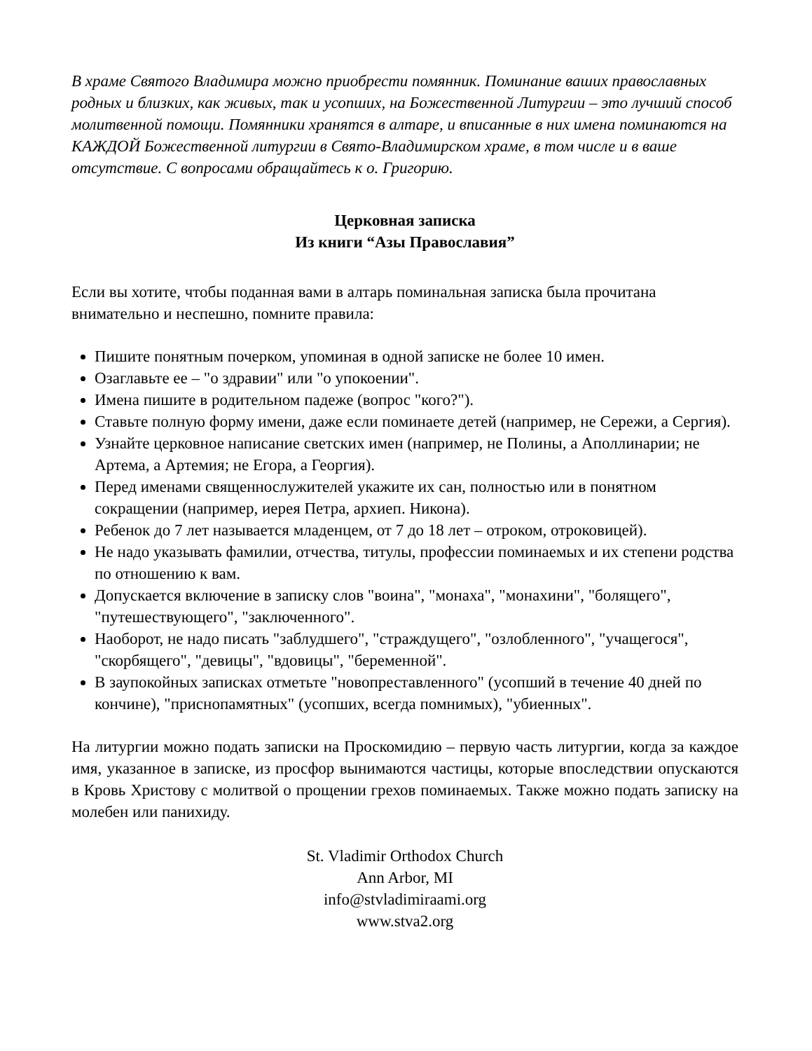В храме Святого Владимира можно приобрести помянник. Поминание ваших православных родных и близких, как живых, так и усопших, на Божественной Литургии – это лучший способ молитвенной помощи. Помянники хранятся в алтаре, и вписанные в них имена поминаются на КАЖДОЙ Божественной литургии в Свято-Владимирском храме, в том числе и в ваше отсутствие. С вопросами обращайтесь к о. Григорию.
Церковная записка
Из книги “Азы Православия”
Если вы хотите, чтобы поданная вами в алтарь поминальная записка была прочитана внимательно и неспешно, помните правила:
Пишите понятным почерком, упоминая в одной записке не более 10 имен.
Озаглавьте ее – "о здравии" или "о упокоении".
Имена пишите в родительном падеже (вопрос "кого?").
Ставьте полную форму имени, даже если поминаете детей (например, не Сережи, а Сергия).
Узнайте церковное написание светских имен (например, не Полины, а Аполлинарии; не Артема, а Артемия; не Егора, а Георгия).
Перед именами священнослужителей укажите их сан, полностью или в понятном сокращении (например, иерея Петра, архиеп. Никона).
Ребенок до 7 лет называется младенцем, от 7 до 18 лет – отроком, отроковицей).
Не надо указывать фамилии, отчества, титулы, профессии поминаемых и их степени родства по отношению к вам.
Допускается включение в записку слов "воина", "монаха", "монахини", "болящего", "путешествующего", "заключенного".
Наоборот, не надо писать "заблудшего", "страждущего", "озлобленного", "учащегося", "скорбящего", "девицы", "вдовицы", "беременной".
В заупокойных записках отметьте "новопреставленного" (усопший в течение 40 дней по кончине), "приснопамятных" (усопших, всегда помнимых), "убиенных".
На литургии можно подать записки на Проскомидию – первую часть литургии, когда за каждое имя, указанное в записке, из просфор вынимаются частицы, которые впоследствии опускаются в Кровь Христову с молитвой о прощении грехов поминаемых. Также можно подать записку на молебен или панихиду.
St. Vladimir Orthodox Church
Ann Arbor, MI
info@stvladimiraami.org
www.stva2.org